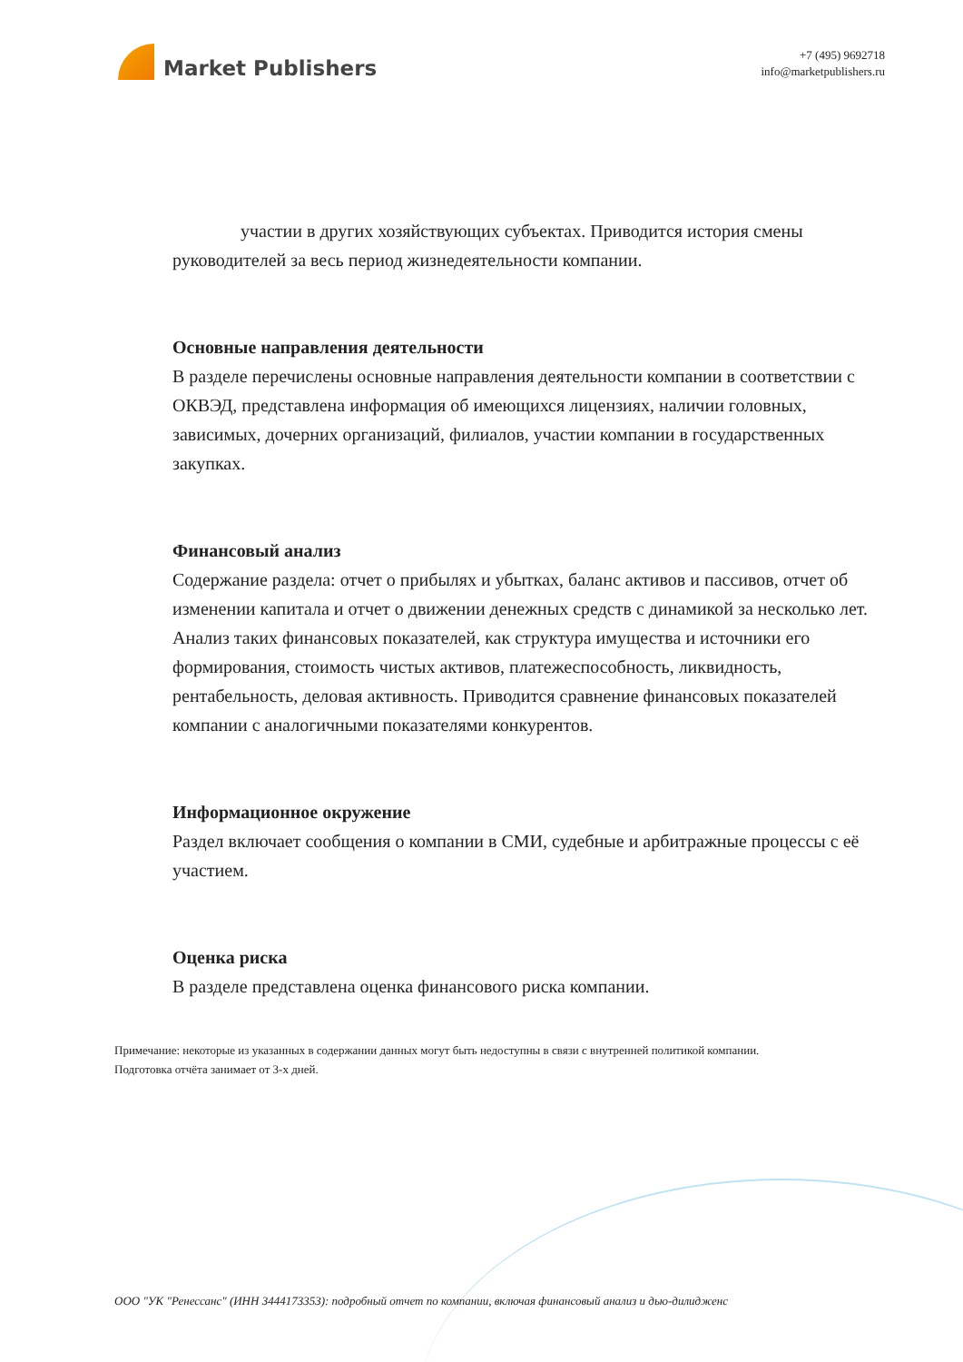Market Publishers
+7 (495) 9692718
info@marketpublishers.ru
участии в других хозяйствующих субъектах. Приводится история смены руководителей за весь период жизнедеятельности компании.
Основные направления деятельности
В разделе перечислены основные направления деятельности компании в соответствии с ОКВЭД, представлена информация об имеющихся лицензиях, наличии головных, зависимых, дочерних организаций, филиалов, участии компании в государственных закупках.
Финансовый анализ
Содержание раздела: отчет о прибылях и убытках, баланс активов и пассивов, отчет об изменении капитала и отчет о движении денежных средств с динамикой за несколько лет. Анализ таких финансовых показателей, как структура имущества и источники его формирования, стоимость чистых активов, платежеспособность, ликвидность, рентабельность, деловая активность. Приводится сравнение финансовых показателей компании с аналогичными показателями конкурентов.
Информационное окружение
Раздел включает сообщения о компании в СМИ, судебные и арбитражные процессы с её участием.
Оценка риска
В разделе представлена оценка финансового риска компании.
Примечание: некоторые из указанных в содержании данных могут быть недоступны в связи с внутренней политикой компании.
Подготовка отчёта занимает от 3-х дней.
ООО "УК "Ренессанс" (ИНН 3444173353): подробный отчет по компании, включая финансовый анализ и дью-дилидженс